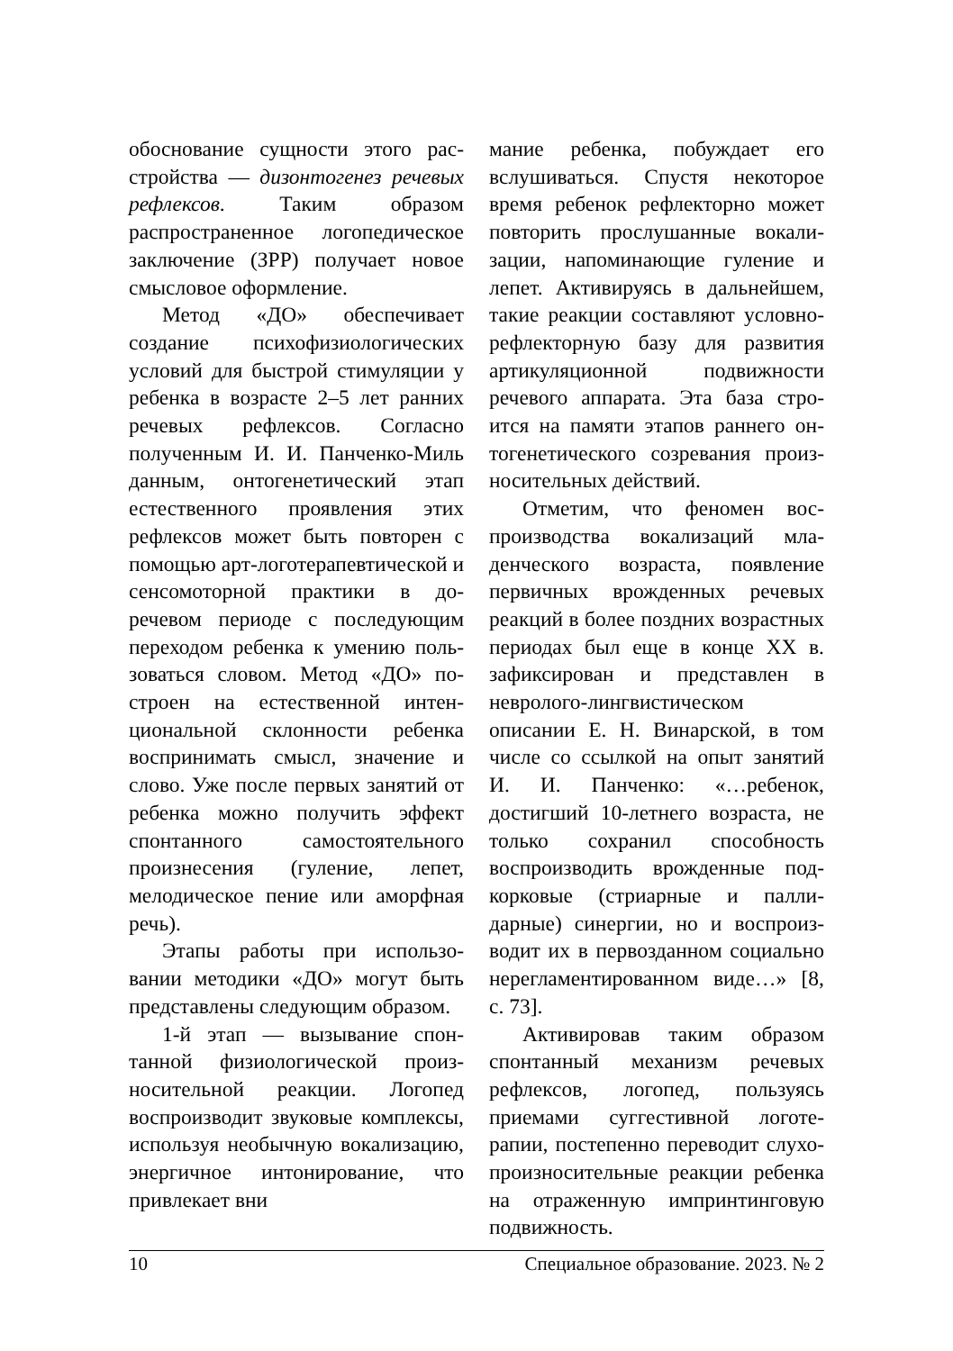обоснование сущности этого рас­стройства — дизонтогенез рече­вых рефлексов. Таким образом распространенное логопедиче­ское заключение (ЗРР) получает новое смысловое оформление.
Метод «ДО» обеспечивает создание психофизиологических условий для быстрой стимуляции у ребенка в возрасте 2–5 лет ран­них речевых рефлексов. Согласно полученным И. И. Панченко-Миль данным, онтогенетический этап естественного проявления этих рефлексов может быть повторен с помощью арт-логотерапевтической и сенсомоторной практики в до­речевом периоде с последующим переходом ребенка к умению поль­зоваться словом. Метод «ДО» по­строен на естественной интен­циональной склонности ребенка воспринимать смысл, значение и слово. Уже после первых занятий от ребенка можно получить эф­фект спонтанного самостоятель­ного произнесения (гуление, ле­пет, мелодическое пение или аморфная речь).
Этапы работы при использо­вании методики «ДО» могут быть представлены следующим обра­зом.
1-й этап — вызывание спон­танной физиологической произ­носительной реакции. Логопед воспроизводит звуковые ком­плексы, используя необычную вокализацию, энергичное инто­нирование, что привлекает вни­
мание ребенка, побуждает его вслушиваться. Спустя некоторое время ребенок рефлекторно может повторить прослушанные вокали­зации, напоминающие гуление и лепет. Активируясь в дальнейшем, такие реакции составляют условно-рефлекторную базу для развития артикуляционной подвижности речевого аппарата. Эта база стро­ится на памяти этапов раннего он­тогенетического созревания произ­носительных действий.
Отметим, что феномен вос­производства вокализаций мла­денческого возраста, появление первичных врожденных речевых реакций в более поздних возрас­тных периодах был еще в конце XX в. зафиксирован и представ­лен в невролого-лингвистическом описании Е. Н. Винарской, в том числе со ссылкой на опыт заня­тий И. И. Панченко: «…ребенок, достигший 10-летнего возраста, не только сохранил способность воспроизводить врожденные под­корковые (стриарные и палли­дарные) синергии, но и воспроиз­водит их в первозданном соци­ально нерегламентированном ви­де…» [8, с. 73].
Активировав таким образом спонтанный механизм речевых рефлексов, логопед, пользуясь приемами суггестивной логоте­рапии, постепенно переводит слухо-произносительные реакции ребенка на отраженную имприн­тинговую подвижность.
10 Специальное образование. 2023. № 2